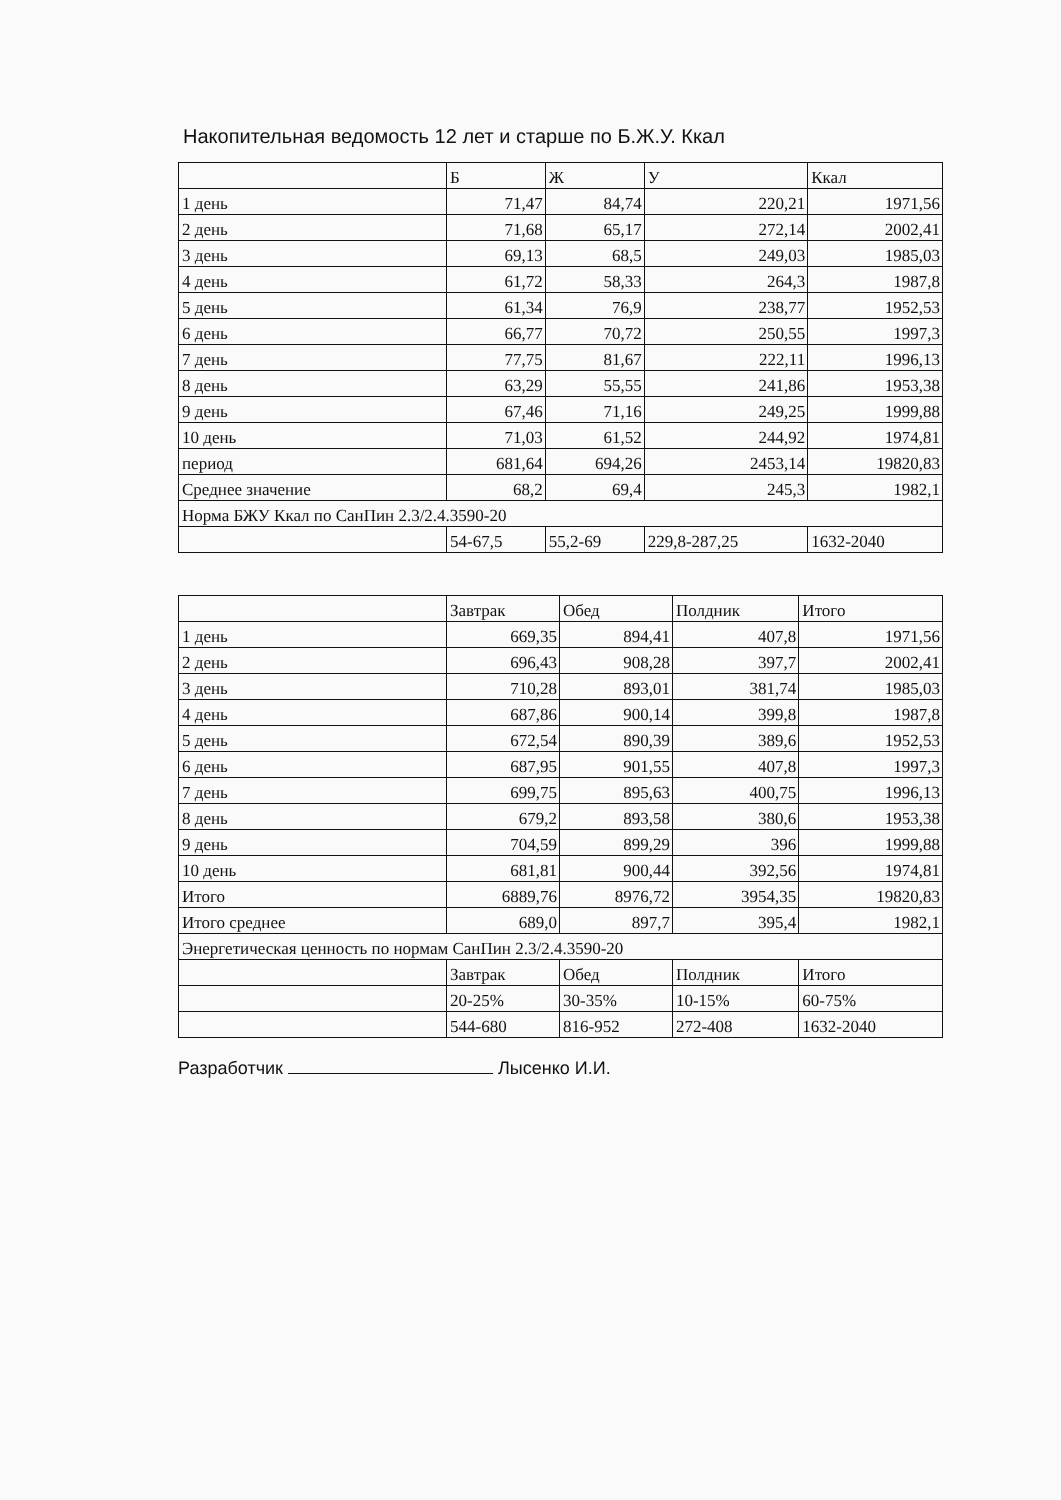Накопительная ведомость 12 лет и старше по Б.Ж.У. Ккал
| | Б | Ж | У | Ккал |
| --- | --- | --- | --- | --- |
| 1 день | 71,47 | 84,74 | 220,21 | 1971,56 |
| 2 день | 71,68 | 65,17 | 272,14 | 2002,41 |
| 3 день | 69,13 | 68,5 | 249,03 | 1985,03 |
| 4 день | 61,72 | 58,33 | 264,3 | 1987,8 |
| 5 день | 61,34 | 76,9 | 238,77 | 1952,53 |
| 6 день | 66,77 | 70,72 | 250,55 | 1997,3 |
| 7 день | 77,75 | 81,67 | 222,11 | 1996,13 |
| 8 день | 63,29 | 55,55 | 241,86 | 1953,38 |
| 9 день | 67,46 | 71,16 | 249,25 | 1999,88 |
| 10 день | 71,03 | 61,52 | 244,92 | 1974,81 |
| период | 681,64 | 694,26 | 2453,14 | 19820,83 |
| Среднее значение | 68,2 | 69,4 | 245,3 | 1982,1 |
| Норма БЖУ Ккал по СанПин 2.3/2.4.3590-20 | | | | |
| | 54-67,5 | 55,2-69 | 229,8-287,25 | 1632-2040 |
| | Завтрак | Обед | Полдник | Итого |
| --- | --- | --- | --- | --- |
| 1 день | 669,35 | 894,41 | 407,8 | 1971,56 |
| 2 день | 696,43 | 908,28 | 397,7 | 2002,41 |
| 3 день | 710,28 | 893,01 | 381,74 | 1985,03 |
| 4 день | 687,86 | 900,14 | 399,8 | 1987,8 |
| 5 день | 672,54 | 890,39 | 389,6 | 1952,53 |
| 6 день | 687,95 | 901,55 | 407,8 | 1997,3 |
| 7 день | 699,75 | 895,63 | 400,75 | 1996,13 |
| 8 день | 679,2 | 893,58 | 380,6 | 1953,38 |
| 9 день | 704,59 | 899,29 | 396 | 1999,88 |
| 10 день | 681,81 | 900,44 | 392,56 | 1974,81 |
| Итого | 6889,76 | 8976,72 | 3954,35 | 19820,83 |
| Итого среднее | 689,0 | 897,7 | 395,4 | 1982,1 |
| Энергетическая ценность по нормам СанПин 2.3/2.4.3590-20 | | | | |
| | Завтрак | Обед | Полдник | Итого |
| | 20-25% | 30-35% | 10-15% | 60-75% |
| | 544-680 | 816-952 | 272-408 | 1632-2040 |
Разработчик Лысенко И.И.